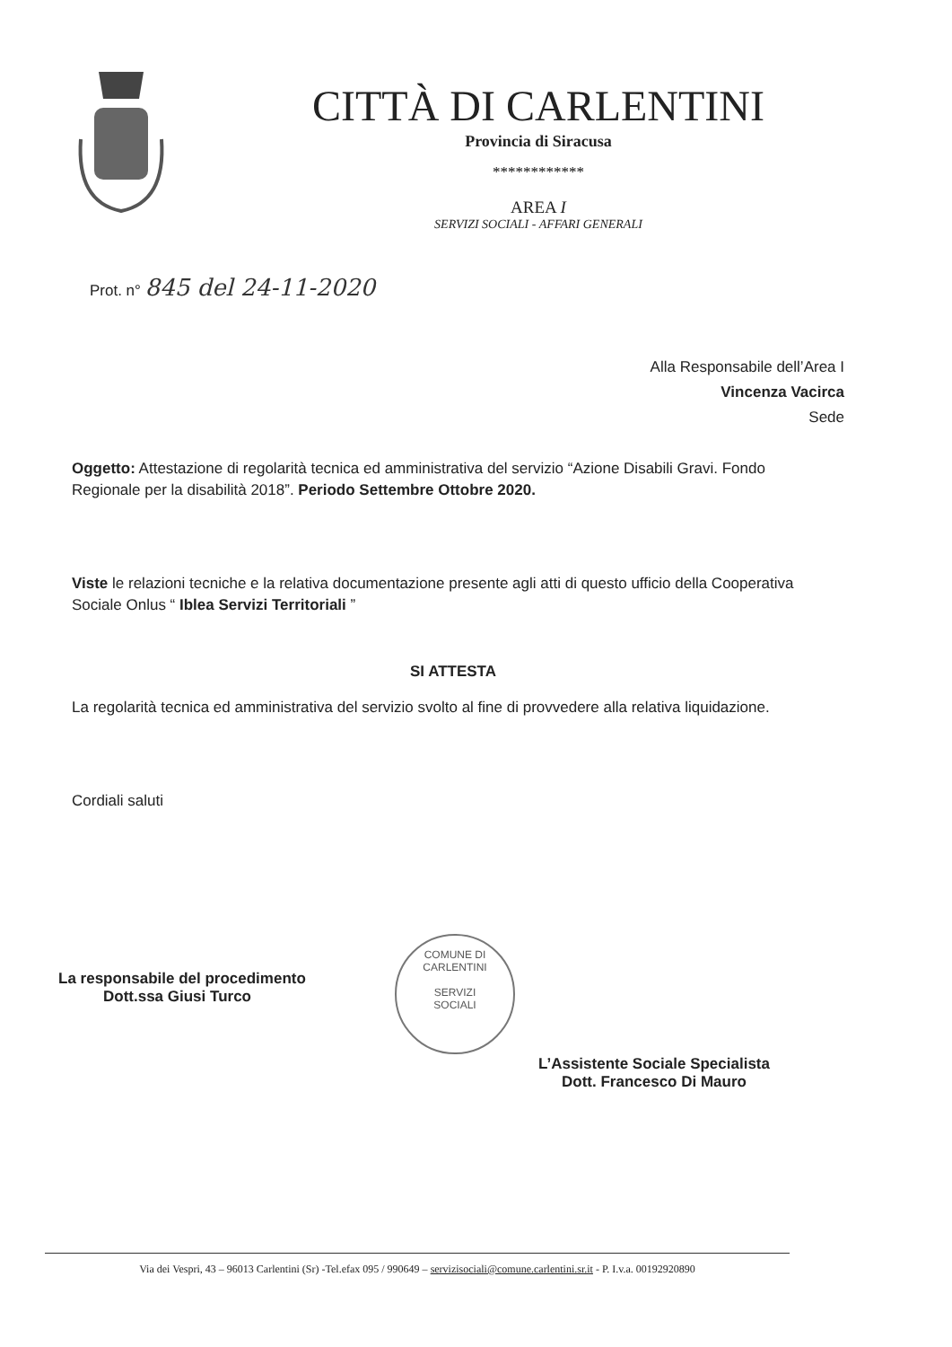CITTÀ DI CARLENTINI
Provincia di Siracusa
************
AREA I
SERVIZI SOCIALI - AFFARI GENERALI
Prot. n° 845 del 24-11-2020
Alla Responsabile dell’Area I
Vincenza Vacirca
Sede
Oggetto: Attestazione di regolarità tecnica ed amministrativa del servizio “Azione Disabili Gravi. Fondo Regionale per la disabilità 2018”. Periodo Settembre Ottobre 2020.
Viste le relazioni tecniche e la relativa documentazione presente agli atti di questo ufficio della Cooperativa Sociale Onlus “ Iblea Servizi Territoriali ”
SI ATTESTA
La regolarità tecnica ed amministrativa del servizio svolto al fine di provvedere alla relativa liquidazione.
Cordiali saluti
La responsabile del procedimento
Dott.ssa Giusi Turco
COMUNE DI CARLENTINI
SERVIZI
SOCIALI
L’Assistente Sociale Specialista
Dott. Francesco Di Mauro
Via dei Vespri, 43 – 96013 Carlentini (Sr) -Tel.efax 095 / 990649 – servizisociali@comune.carlentini.sr.it - P. I.v.a. 00192920890